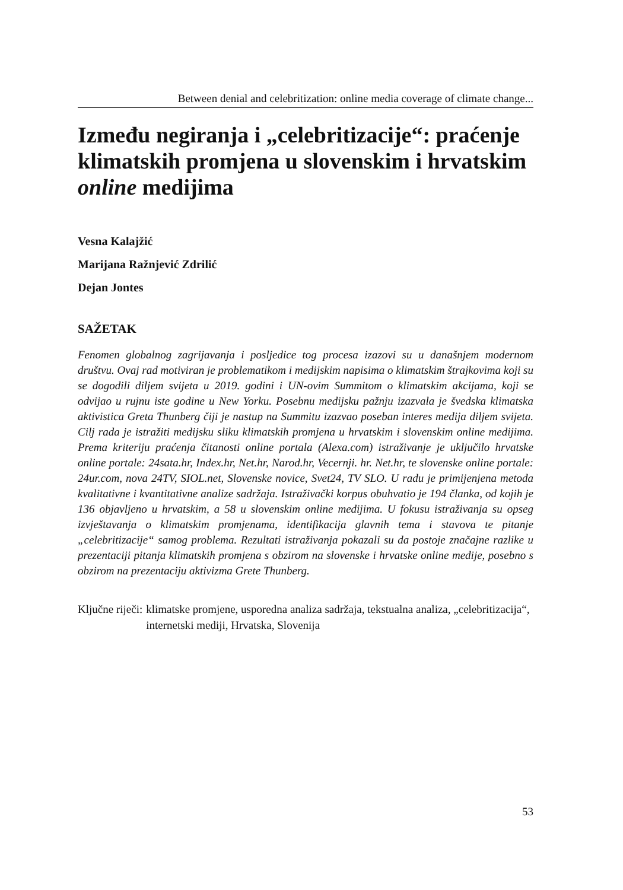Between denial and celebritization: online media coverage of climate change...
Između negiranja i „celebritizacije“: praćenje klimatskih promjena u slovenskim i hrvatskim online medijima
Vesna Kalajžić
Marijana Ražnjević Zdrilić
Dejan Jontes
SAŽETAK
Fenomen globalnog zagrijavanja i posljedice tog procesa izazovi su u današnjem modernom društvu. Ovaj rad motiviran je problematikom i medijskim napisima o klimatskim štrajkovima koji su se dogodili diljem svijeta u 2019. godini i UN-ovim Summitom o klimatskim akcijama, koji se odvijao u rujnu iste godine u New Yorku. Posebnu medijsku pažnju izazvala je švedska klimatska aktivistica Greta Thunberg čiji je nastup na Summitu izazvao poseban interes medija diljem svijeta. Cilj rada je istražiti medijsku sliku klimatskih promjena u hrvatskim i slovenskim online medijima. Prema kriteriju praćenja čitanosti online portala (Alexa.com) istraživanje je uključilo hrvatske online portale: 24sata.hr, Index.hr, Net.hr, Narod.hr, Vecernji. hr. Net.hr, te slovenske online portale: 24ur.com, nova 24TV, SIOL.net, Slovenske novice, Svet24, TV SLO. U radu je primijenjena metoda kvalitativne i kvantitativne analize sadržaja. Istraživački korpus obuhvatio je 194 članka, od kojih je 136 objavljeno u hrvatskim, a 58 u slovenskim online medijima. U fokusu istraživanja su opseg izvještavanja o klimatskim promjenama, identifikacija glavnih tema i stavova te pitanje „celebritizacije“ samog problema. Rezultati istraživanja pokazali su da postoje značajne razlike u prezentaciji pitanja klimatskih promjena s obzirom na slovenske i hrvatske online medije, posebno s obzirom na prezentaciju aktivizma Grete Thunberg.
Ključne riječi: klimatske promjene, usporedna analiza sadržaja, tekstualna analiza, „celebritizacija“, internetski mediji, Hrvatska, Slovenija
53